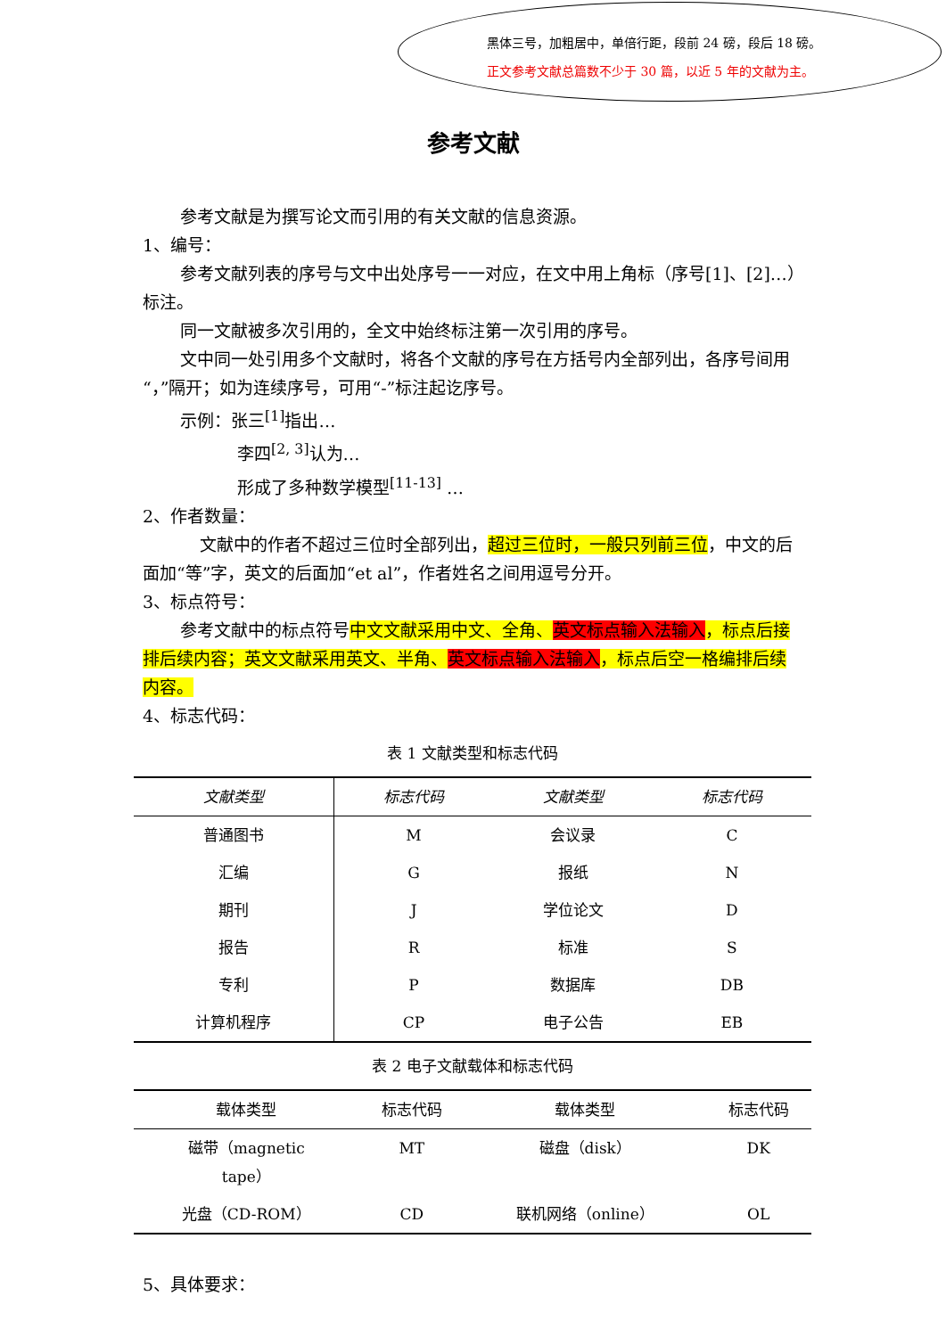黑体三号，加粗居中，单倍行距，段前 24 磅，段后 18 磅。
正文参考文献总篇数不少于 30 篇，以近 5 年的文献为主。
参考文献
参考文献是为撰写论文而引用的有关文献的信息资源。
1、编号：
参考文献列表的序号与文中出处序号一一对应，在文中用上角标（序号[1]、[2]…）标注。
同一文献被多次引用的，全文中始终标注第一次引用的序号。
文中同一处引用多个文献时，将各个文献的序号在方括号内全部列出，各序号间用“，”隔开；如为连续序号，可用“-”标注起讫序号。
示例：张三<sup>[1]</sup>指出…
李四<sup>[2, 3]</sup>认为…
形成了多种数学模型<sup>[11-13]</sup> …
2、作者数量：
文献中的作者不超过三位时全部列出，超过三位时，一般只列前三位，中文的后面加“等”字，英文的后面加“et al”，作者姓名之间用逗号分开。
3、标点符号：
参考文献中的标点符号中文文献采用中文、全角、英文标点输入法输入，标点后接排后续内容；英文文献采用英文、半角、英文标点输入法输入，标点后空一格编排后续内容。
4、标志代码：
表 1 文献类型和标志代码
| 文献类型 | 标志代码 | 文献类型 | 标志代码 |
| --- | --- | --- | --- |
| 普通图书 | M | 会议录 | C |
| 汇编 | G | 报纸 | N |
| 期刊 | J | 学位论文 | D |
| 报告 | R | 标准 | S |
| 专利 | P | 数据库 | DB |
| 计算机程序 | CP | 电子公告 | EB |
表 2 电子文献载体和标志代码
| 载体类型 | 标志代码 | 载体类型 | 标志代码 |
| --- | --- | --- | --- |
| 磁带（magnetic tape） | MT | 磁盘（disk） | DK |
| 光盘（CD-ROM） | CD | 联机网络（online） | OL |
5、具体要求：